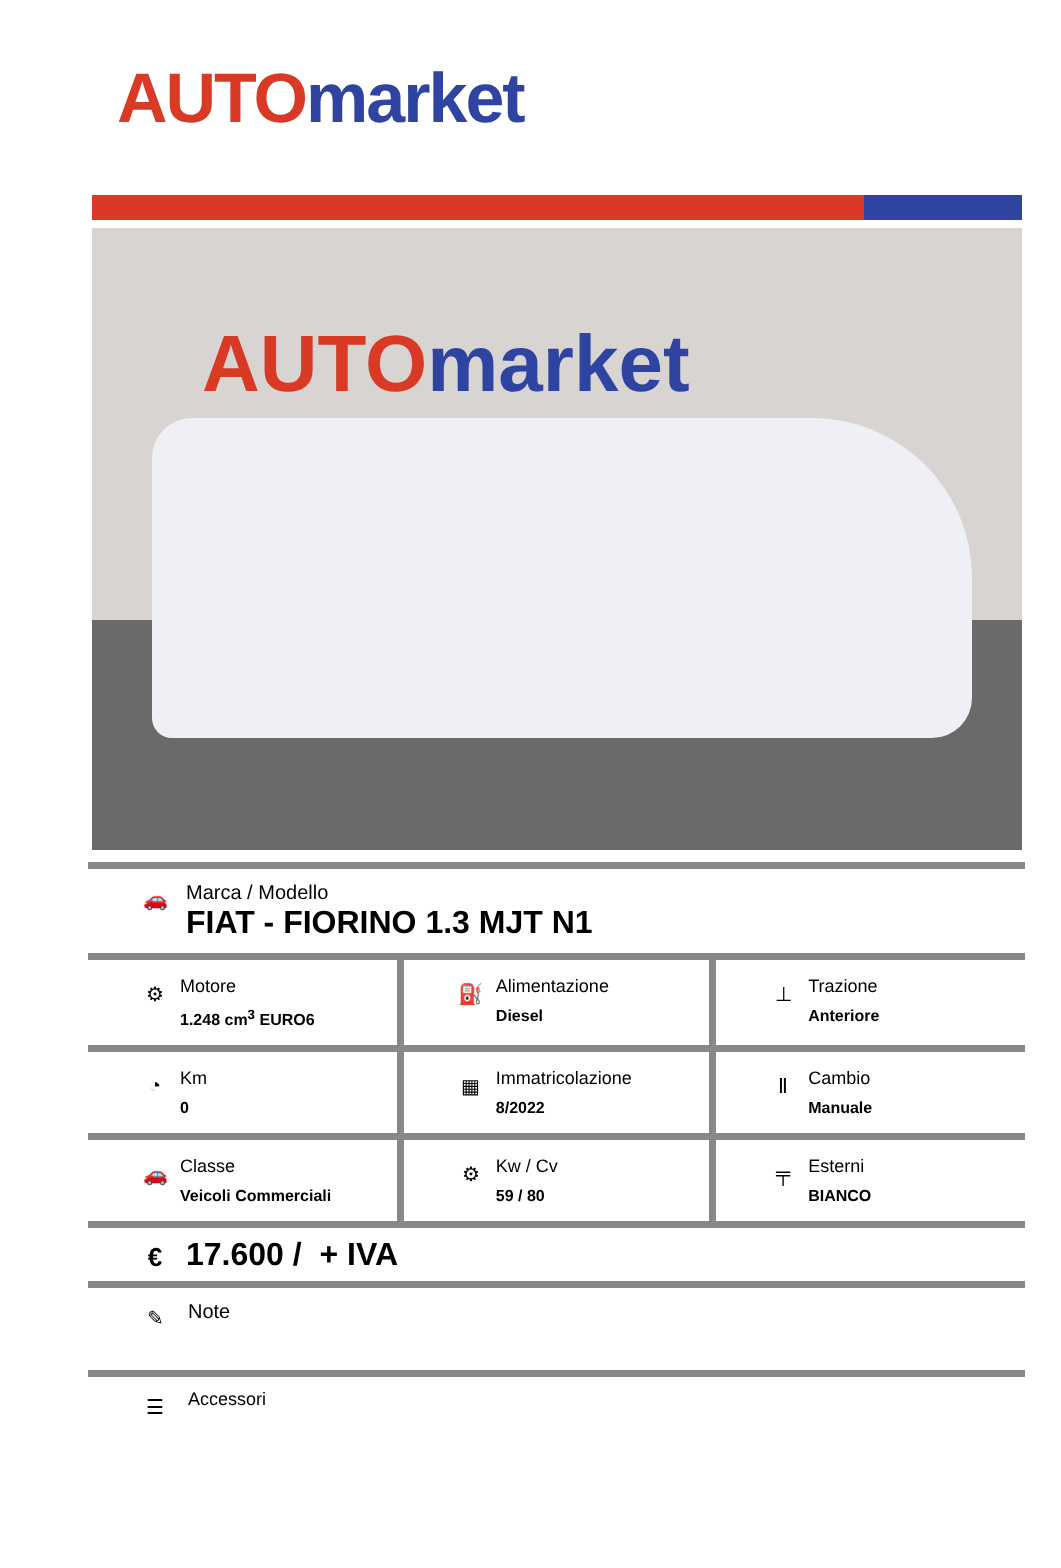AUTO market
AUTO market
🚗
Marca / Modello
FIAT - FIORINO 1.3 MJT N1
| ⚙ Motore 1.248 cm<sup>3</sup> EURO6 | ⛽ Alimentazione Diesel | ⊥ Trazione Anteriore |
| ◔ Km 0 | ▦ Immatricolazione 8/2022 | Ⅱ Cambio Manuale |
| 🚗 Classe Veicoli Commerciali | ⚙ Kw / Cv 59 / 80 | ╤ Esterni BIANCO |
€
17.600 / + IVA
✎
Note
☰
Accessori